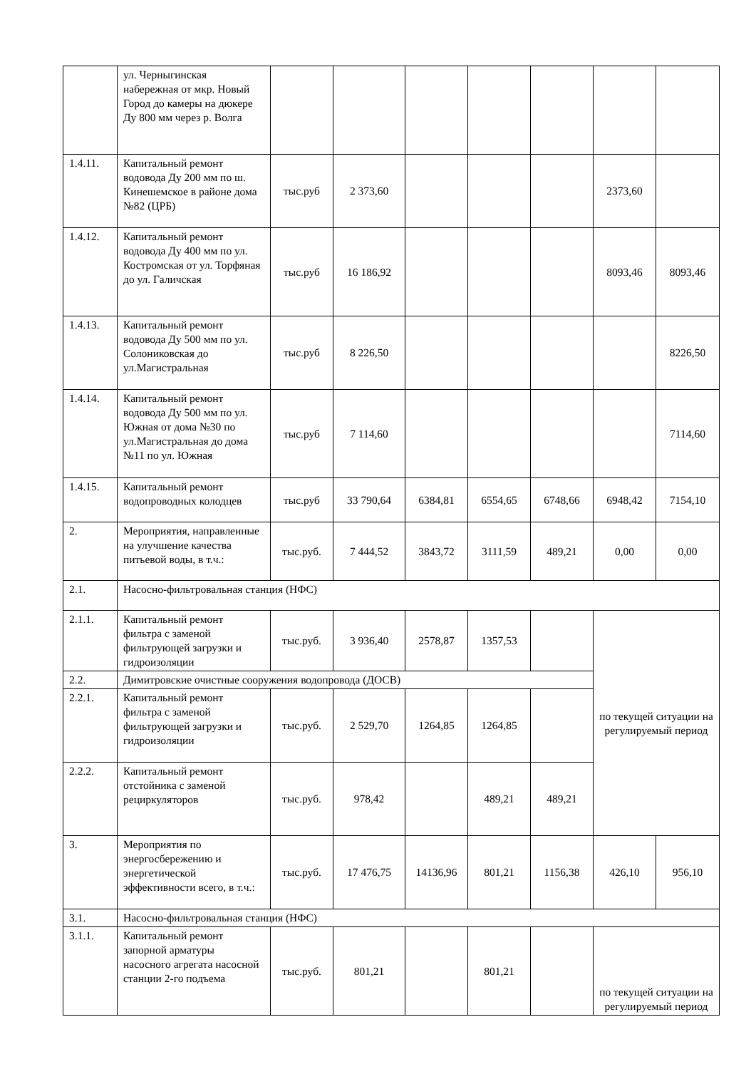| | ул. Черныгинская набережная от мкр. Новый Город до камеры на дюкере Ду 800 мм через р. Волга | | | | | | | |
| 1.4.11. | Капитальный ремонт водовода Ду 200 мм по ш. Кинешемское в районе дома №82 (ЦРБ) | тыс.руб | 2 373,60 | | | | 2373,60 | |
| 1.4.12. | Капитальный ремонт водовода Ду 400 мм по ул. Костромская от ул. Торфяная до ул. Галичская | тыс.руб | 16 186,92 | | | | 8093,46 | 8093,46 |
| 1.4.13. | Капитальный ремонт водовода Ду 500 мм по ул. Солониковская до ул.Магистральная | тыс.руб | 8 226,50 | | | | | 8226,50 |
| 1.4.14. | Капитальный ремонт водовода Ду 500 мм по ул. Южная от дома №30 по ул.Магистральная до дома №11 по ул. Южная | тыс.руб | 7 114,60 | | | | | 7114,60 |
| 1.4.15. | Капитальный ремонт водопроводных колодцев | тыс.руб | 33 790,64 | 6384,81 | 6554,65 | 6748,66 | 6948,42 | 7154,10 |
| 2. | Мероприятия, направленные на улучшение качества питьевой воды, в т.ч.: | тыс.руб. | 7 444,52 | 3843,72 | 3111,59 | 489,21 | 0,00 | 0,00 |
| 2.1. | Насосно-фильтровальная станция (НФС) | | | | | | | |
| 2.1.1. | Капитальный ремонт фильтра с заменой фильтрующей загрузки и гидроизоляции | тыс.руб. | 3 936,40 | 2578,87 | 1357,53 | | по текущей ситуации на регулируемый период | |
| 2.2. | Димитровские очистные сооружения водопровода (ДОСВ) | | | | | | | |
| 2.2.1. | Капитальный ремонт фильтра с заменой фильтрующей загрузки и гидроизоляции | тыс.руб. | 2 529,70 | 1264,85 | 1264,85 | | | |
| 2.2.2. | Капитальный ремонт отстойника с заменой рециркуляторов | тыс.руб. | 978,42 | | 489,21 | 489,21 | | |
| 3. | Мероприятия по энергосбережению и энергетической эффективности всего, в т.ч.: | тыс.руб. | 17 476,75 | 14136,96 | 801,21 | 1156,38 | 426,10 | 956,10 |
| 3.1. | Насосно-фильтровальная станция (НФС) | | | | | | | |
| 3.1.1. | Капитальный ремонт запорной арматуры насосного агрегата насосной станции 2-го подъема | тыс.руб. | 801,21 | | 801,21 | | по текущей ситуации на регулируемый период | |